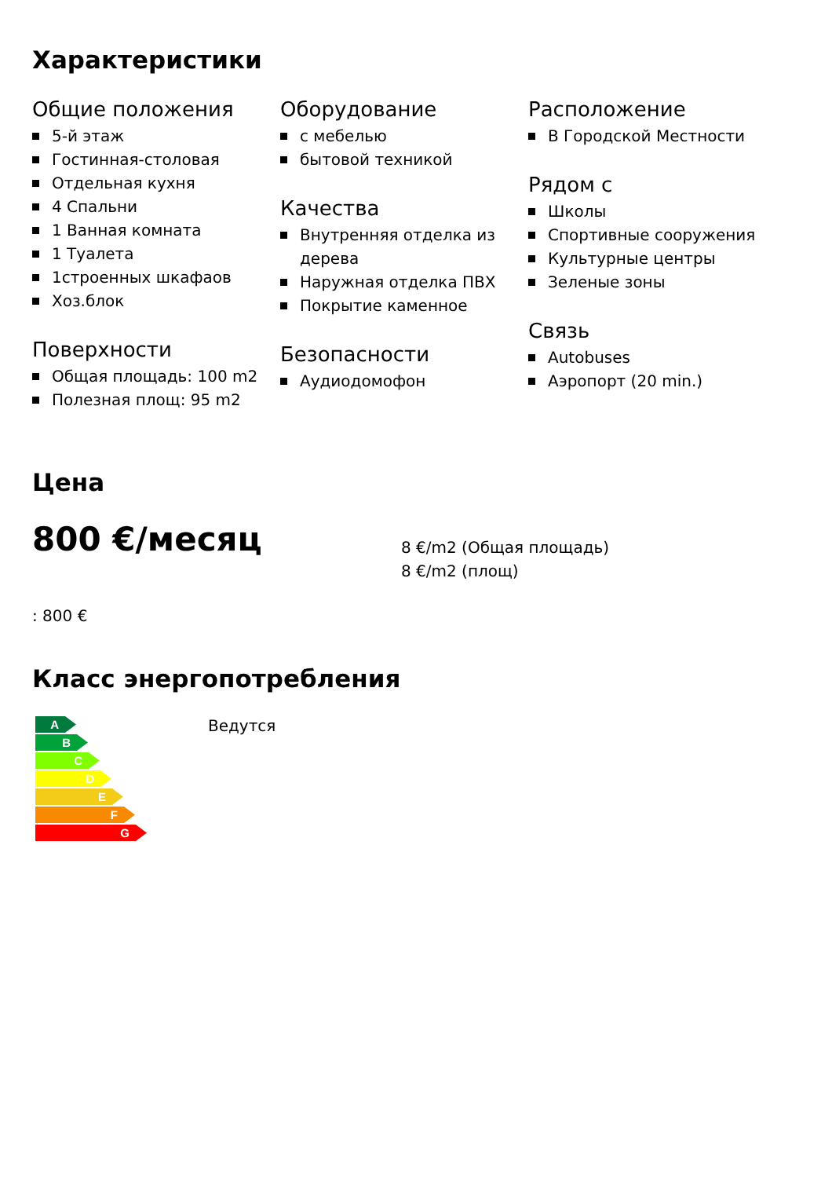Характеристики
Общие положения
5-й этаж
Гостинная-столовая
Отдельная кухня
4 Спальни
1 Ванная комната
1 Туалета
1строенных шкафаов
Хоз.блок
Поверхности
Общая площадь: 100 m2
Полезная площ: 95 m2
Оборудование
с мебелью
бытовой техникой
Качества
Внутренняя отделка из дерева
Наружная отделка ПВХ
Покрытие каменное
Безопасности
Аудиодомофон
Расположение
В Городской Местности
Рядом с
Школы
Спортивные сооружения
Культурные центры
Зеленые зоны
Связь
Autobuses
Аэропорт (20 min.)
Цена
800 €/месяц
8 €/m2 (Общая площадь)
8 €/m2 (площ)
: 800 €
Класс энергопотребления
A
B
C
D
E
F
G
Ведутся